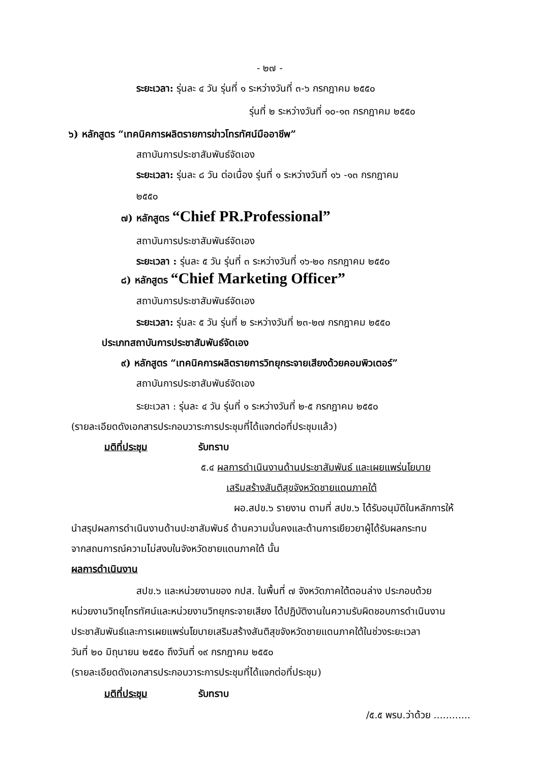- ๒๗ -
ระยะเวลา: รุ่นละ ๔ วัน รุ่นที่ ๑ ระหว่างวันที่ ๓-๖ กรกฎาคม ๒๕๕๐
รุ่นที่ ๒ ระหว่างวันที่ ๑๐-๑๓ กรกฎาคม ๒๕๕๐
๖) หลักสูตร “เทคนิคการผลิตรายการข่าวโทรทัศน์มืออาชีพ”
สถาบันการประชาสัมพันธ์จัดเอง
ระยะเวลา: รุ่นละ ๘ วัน ต่อเนื่อง รุ่นที่ ๑ ระหว่างวันที่ ๑๖ -๑๓ กรกฎาคม
๒๕๕๐
๗) หลักสูตร “Chief PR.Professional”
สถาบันการประชาสัมพันธ์จัดเอง
ระยะเวลา : รุ่นละ ๕ วัน รุ่นที่ ๓ ระหว่างวันที่ ๑๖-๒๐ กรกฎาคม ๒๕๕๐
๘) หลักสูตร “Chief Marketing Officer”
สถาบันการประชาสัมพันธ์จัดเอง
ระยะเวลา: รุ่นละ ๕ วัน รุ่นที่ ๒ ระหว่างวันที่ ๒๓-๒๗ กรกฎาคม ๒๕๕๐
ประเภทสถาบันการประชาสัมพันธ์จัดเอง
๙) หลักสูตร “เทคนิคการผลิตรายการวิทยุกระจายเสียงด้วยคอมพิวเตอร์”
สถาบันการประชาสัมพันธ์จัดเอง
ระยะเวลา : รุ่นละ ๔ วัน รุ่นที่ ๑ ระหว่างวันที่ ๒-๕ กรกฎาคม ๒๕๕๐
(รายละเอียดดังเอกสารประกอบวาระการประชุมที่ได้แจกต่อที่ประชุมแล้ว)
มติที่ประชุม รับทราบ
๕.๔ ผลการดำเนินงานด้านประชาสัมพันธ์ และเผยแพร่นโยบาย
เสริมสร้างสันติสุขจังหวัดชายแดนภาคใต้
ผอ.สปข.๖ รายงาน ตามที่ สปข.๖ ได้รับอนุมัติในหลักการให้
นำสรุปผลการดำเนินงานด้านปะชาสัมพันธ์ ด้านความมั่นคงและด้านการเยียวยาผู้ได้รับผลกระทบ
จากสถนการณ์ความไม่สงบในจังหวัดชายแดนภาคใต้ นั้น
ผลการดำเนินงาน
สปข.๖ และหน่วยงานของ กปส. ในพื้นที่ ๗ จังหวัดภาคใต้ตอนล่าง ประกอบด้วย
หน่วยงานวิทยุโทรทัศน์และหน่วยงานวิทยุกระจายเสียง ได้ปฏิบัติงานในความรับผิดชอบการดำเนินงาน
ประชาสัมพันธ์และการเผยแพร่นโยบายเสริมสร้างสันติสุขจังหวัดชายแดนภาคใต้ในช่วงระยะเวลา
วันที่ ๒๐ มิถุนายน ๒๕๕๐ ถึงวันที่ ๑๙ กรกฎาคม ๒๕๕๐
(รายละเอียดดังเอกสารประกอบวาระการประชุมที่ได้แจกต่อที่ประชุม)
มติที่ประชุม รับทราบ
/๕.๕ พรบ.ว่าด้วย ............